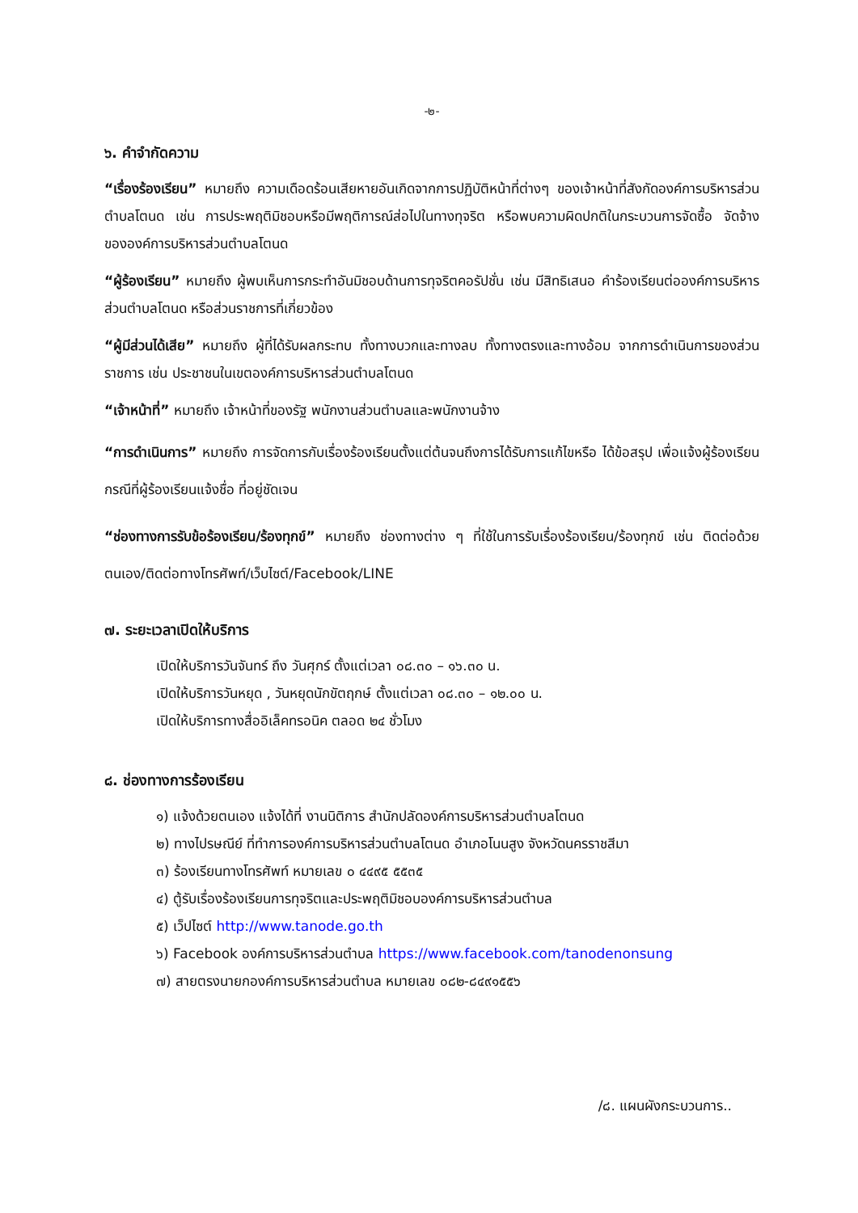-๒-
๖. คำจำกัดความ
“เรื่องร้องเรียน” หมายถึง ความเดือดร้อนเสียหายอันเกิดจากการปฏิบัติหน้าที่ต่างๆ ของเจ้าหน้าที่สังกัดองค์การบริหารส่วนตำบลโตนด เช่น การประพฤติมิชอบหรือมีพฤติการณ์ส่อไปในทางทุจริต หรือพบความผิดปกติในกระบวนการจัดซื้อ จัดจ้าง ขององค์การบริหารส่วนตำบลโตนด
“ผู้ร้องเรียน” หมายถึง ผู้พบเห็นการกระทำอันมิชอบด้านการทุจริตคอรัปชั่น เช่น มีสิทธิเสนอ คำร้องเรียนต่อองค์การบริหารส่วนตำบลโตนด หรือส่วนราชการที่เกี่ยวข้อง
“ผู้มีส่วนได้เสีย” หมายถึง ผู้ที่ได้รับผลกระทบ ทั้งทางบวกและทางลบ ทั้งทางตรงและทางอ้อม จากการดำเนินการของส่วนราชการ เช่น ประชาชนในเขตองค์การบริหารส่วนตำบลโตนด
“เจ้าหน้าที่” หมายถึง เจ้าหน้าที่ของรัฐ พนักงานส่วนตำบลและพนักงานจ้าง
“การดำเนินการ” หมายถึง การจัดการกับเรื่องร้องเรียนตั้งแต่ต้นจนถึงการได้รับการแก้ไขหรือ ได้ข้อสรุป เพื่อแจ้งผู้ร้องเรียนกรณีที่ผู้ร้องเรียนแจ้งชื่อ ที่อยู่ชัดเจน
“ช่องทางการรับข้อร้องเรียน/ร้องทุกข์” หมายถึง ช่องทางต่าง ๆ ที่ใช้ในการรับเรื่องร้องเรียน/ร้องทุกข์ เช่น ติดต่อด้วยตนเอง/ติดต่อทางโทรศัพท์/เว็บไซต์/Facebook/LINE
๗. ระยะเวลาเปิดให้บริการ
เปิดให้บริการวันจันทร์ ถึง วันศุกร์ ตั้งแต่เวลา ๐๘.๓๐ – ๑๖.๓๐ น.
เปิดให้บริการวันหยุด , วันหยุดนักขัตฤกษ์ ตั้งแต่เวลา ๐๘.๓๐ – ๑๒.๐๐ น.
เปิดให้บริการทางสื่ออิเล็คทรอนิค ตลอด ๒๔ ชั่วโมง
๘. ช่องทางการร้องเรียน
๑) แจ้งด้วยตนเอง แจ้งได้ที่ งานนิติการ สำนักปลัดองค์การบริหารส่วนตำบลโตนด
๒) ทางไปรษณีย์ ที่ทำการองค์การบริหารส่วนตำบลโตนด อำเภอโนนสูง จังหวัดนครราชสีมา
๓) ร้องเรียนทางโทรศัพท์ หมายเลข ๐ ๔๔๙๕ ๕๕๓๕
๔) ตู้รับเรื่องร้องเรียนการทุจริตและประพฤติมิชอบองค์การบริหารส่วนตำบล
๕) เว็ปไซต์ http://www.tanode.go.th
๖) Facebook องค์การบริหารส่วนตำบล https://www.facebook.com/tanodenonsung
๗) สายตรงนายกองค์การบริหารส่วนตำบล หมายเลข ๐๘๒-๘๔๙๑๕๕๖
/๘. แผนผังกระบวนการ..